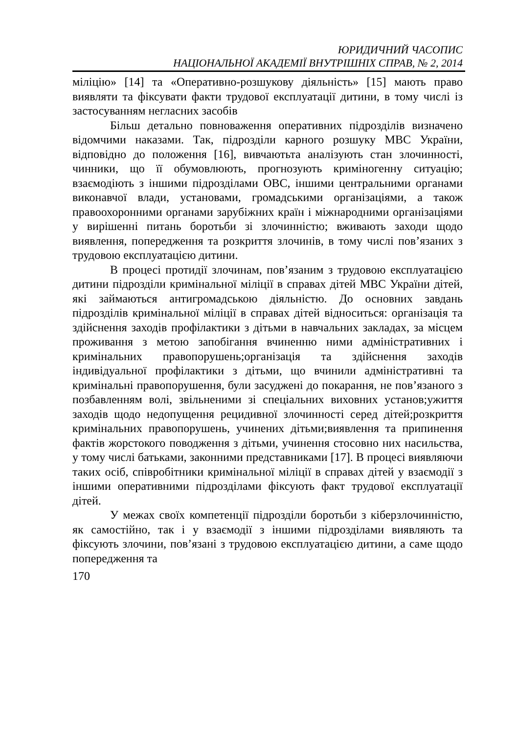ЮРИДИЧНИЙ ЧАСОПИС
НАЦІОНАЛЬНОЇ АКАДЕМІЇ ВНУТРІШНІХ СПРАВ, № 2, 2014
міліцію» [14] та «Оперативно-розшукову діяльність» [15] мають право виявляти та фіксувати факти трудової експлуатації дитини, в тому числі із застосуванням негласних засобів
Більш детально повноваження оперативних підрозділів визначено відомчими наказами. Так, підрозділи карного розшуку МВС України, відповідно до положення [16], вивчаютьта аналізують стан злочинності, чинники, що її обумовлюють, прогнозують криміногенну ситуацію; взаємодіють з іншими підрозділами ОВС, іншими центральними органами виконавчої влади, установами, громадськими організаціями, а також правоохоронними органами зарубіжних країн і міжнародними організаціями у вирішенні питань боротьби зі злочинністю; вживають заходи щодо виявлення, попередження та розкриття злочинів, в тому числі пов’язаних з трудовою експлуатацією дитини.
В процесі протидії злочинам, пов’язаним з трудовою експлуатацією дитини підрозділи кримінальної міліції в справах дітей МВС України дітей, які займаються антигромадською діяльністю. До основних завдань підрозділів кримінальної міліції в справах дітей відноситься: організація та здійснення заходів профілактики з дітьми в навчальних закладах, за місцем проживання з метою запобігання вчиненню ними адміністративних і кримінальних правопорушень;організація та здійснення заходів індивідуальної профілактики з дітьми, що вчинили адміністративні та кримінальні правопорушення, були засуджені до покарання, не пов’язаного з позбавленням волі, звільненими зі спеціальних виховних установ;ужиття заходів щодо недопущення рецидивної злочинності серед дітей;розкриття кримінальних правопорушень, учинених дітьми;виявлення та припинення фактів жорстокого поводження з дітьми, учинення стосовно них насильства, у тому числі батьками, законними представниками [17]. В процесі виявляючи таких осіб, співробітники кримінальної міліції в справах дітей у взаємодії з іншими оперативними підрозділами фіксують факт трудової експлуатації дітей.
У межах своїх компетенції підрозділи боротьби з кіберзлочинністю, як самостійно, так і у взаємодії з іншими підрозділами виявляють та фіксують злочини, пов’язані з трудовою експлуатацією дитини, а саме щодо попередження та
170